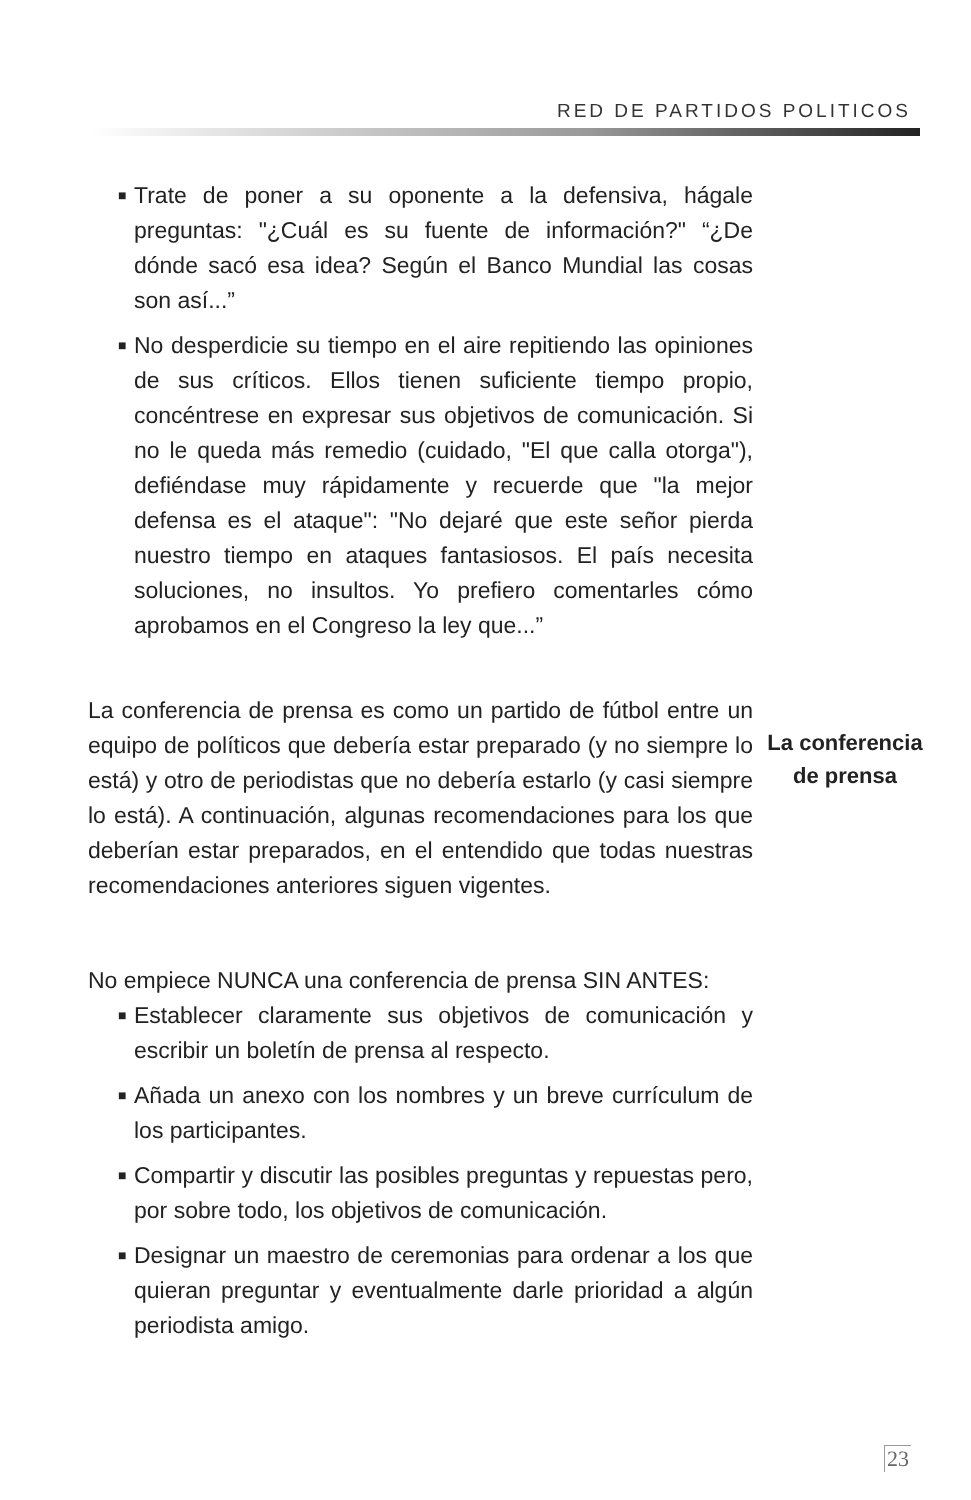RED DE PARTIDOS POLITICOS
■ Trate de poner a su oponente a la defensiva, hágale preguntas: "¿Cuál es su fuente de información?" “¿De dónde sacó esa idea? Según el Banco Mundial las cosas son así...”
■ No desperdicie su tiempo en el aire repitiendo las opiniones de sus críticos. Ellos tienen suficiente tiempo propio, concéntrese en expresar sus objetivos de comunicación. Si no le queda más remedio (cuidado, "El que calla otorga"), defiéndase muy rápidamente y recuerde que "la mejor defensa es el ataque": "No dejaré que este señor pierda nuestro tiempo en ataques fantasiosos. El país necesita soluciones, no insultos. Yo prefiero comentarles cómo aprobamos en el Congreso la ley que...”
La conferencia de prensa es como un partido de fútbol entre un equipo de políticos que debería estar preparado (y no siempre lo está) y otro de periodistas que no debería estarlo (y casi siempre lo está). A continuación, algunas recomendaciones para los que deberían estar preparados, en el entendido que todas nuestras recomendaciones anteriores siguen vigentes.
No empiece NUNCA una conferencia de prensa SIN ANTES:
■ Establecer claramente sus objetivos de comunicación y escribir un boletín de prensa al respecto.
■ Añada un anexo con los nombres y un breve currículum de los participantes.
■ Compartir y discutir las posibles preguntas y repuestas pero, por sobre todo, los objetivos de comunicación.
■ Designar un maestro de ceremonias para ordenar a los que quieran preguntar y eventualmente darle prioridad a algún periodista amigo.
La conferencia
de prensa
23